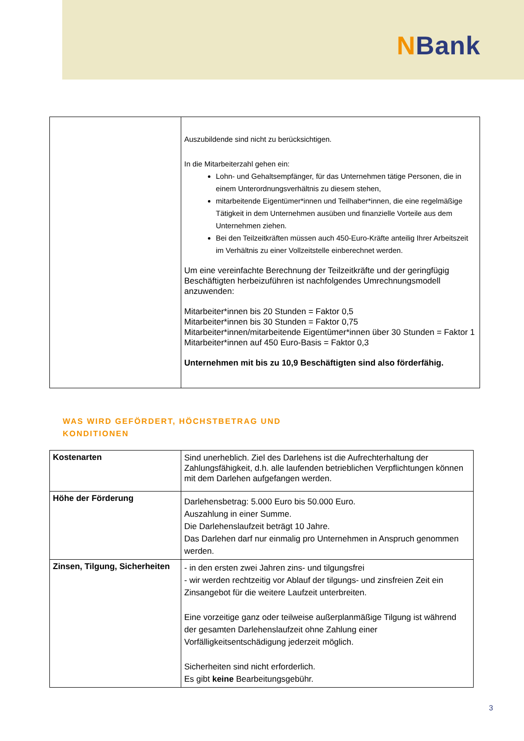NBank
| | Auszubildende sind nicht zu berücksichtigen. In die Mitarbeiterzahl gehen ein: Lohn- und Gehaltsempfänger, für das Unternehmen tätige Personen, die in einem Unterordnungsverhältnis zu diesem stehen, mitarbeitende Eigentümer*innen und Teilhaber*innen, die eine regelmäßige Tätigkeit in dem Unternehmen ausüben und finanzielle Vorteile aus dem Unternehmen ziehen. Bei den Teilzeitkräften müssen auch 450-Euro-Kräfte anteilig Ihrer Arbeitszeit im Verhältnis zu einer Vollzeitstelle einberechnet werden. Um eine vereinfachte Berechnung der Teilzeitkräfte und der geringfügig Beschäftigten herbeizuführen ist nachfolgendes Umrechnungsmodell anzuwenden: Mitarbeiter*innen bis 20 Stunden = Faktor 0,5 Mitarbeiter*innen bis 30 Stunden = Faktor 0,75 Mitarbeiter*innen/mitarbeitende Eigentümer*innen über 30 Stunden = Faktor 1 Mitarbeiter*innen auf 450 Euro-Basis = Faktor 0,3 Unternehmen mit bis zu 10,9 Beschäftigten sind also förderfähig. |
WAS WIRD GEFÖRDERT, HÖCHSTBETRAG UND
KONDITIONEN
| Kostenarten | Sind unerheblich. Ziel des Darlehens ist die Aufrechterhaltung der Zahlungsfähigkeit, d.h. alle laufenden betrieblichen Verpflichtungen können mit dem Darlehen aufgefangen werden. |
| Höhe der Förderung | Darlehensbetrag: 5.000 Euro bis 50.000 Euro. Auszahlung in einer Summe. Die Darlehenslaufzeit beträgt 10 Jahre. Das Darlehen darf nur einmalig pro Unternehmen in Anspruch genommen werden. |
| Zinsen, Tilgung, Sicherheiten | - in den ersten zwei Jahren zins- und tilgungsfrei - wir werden rechtzeitig vor Ablauf der tilgungs- und zinsfreien Zeit ein Zinsangebot für die weitere Laufzeit unterbreiten. Eine vorzeitige ganz oder teilweise außerplanmäßige Tilgung ist während der gesamten Darlehenslaufzeit ohne Zahlung einer Vorfälligkeitsentschädigung jederzeit möglich. Sicherheiten sind nicht erforderlich. Es gibt keine Bearbeitungsgebühr. |
3